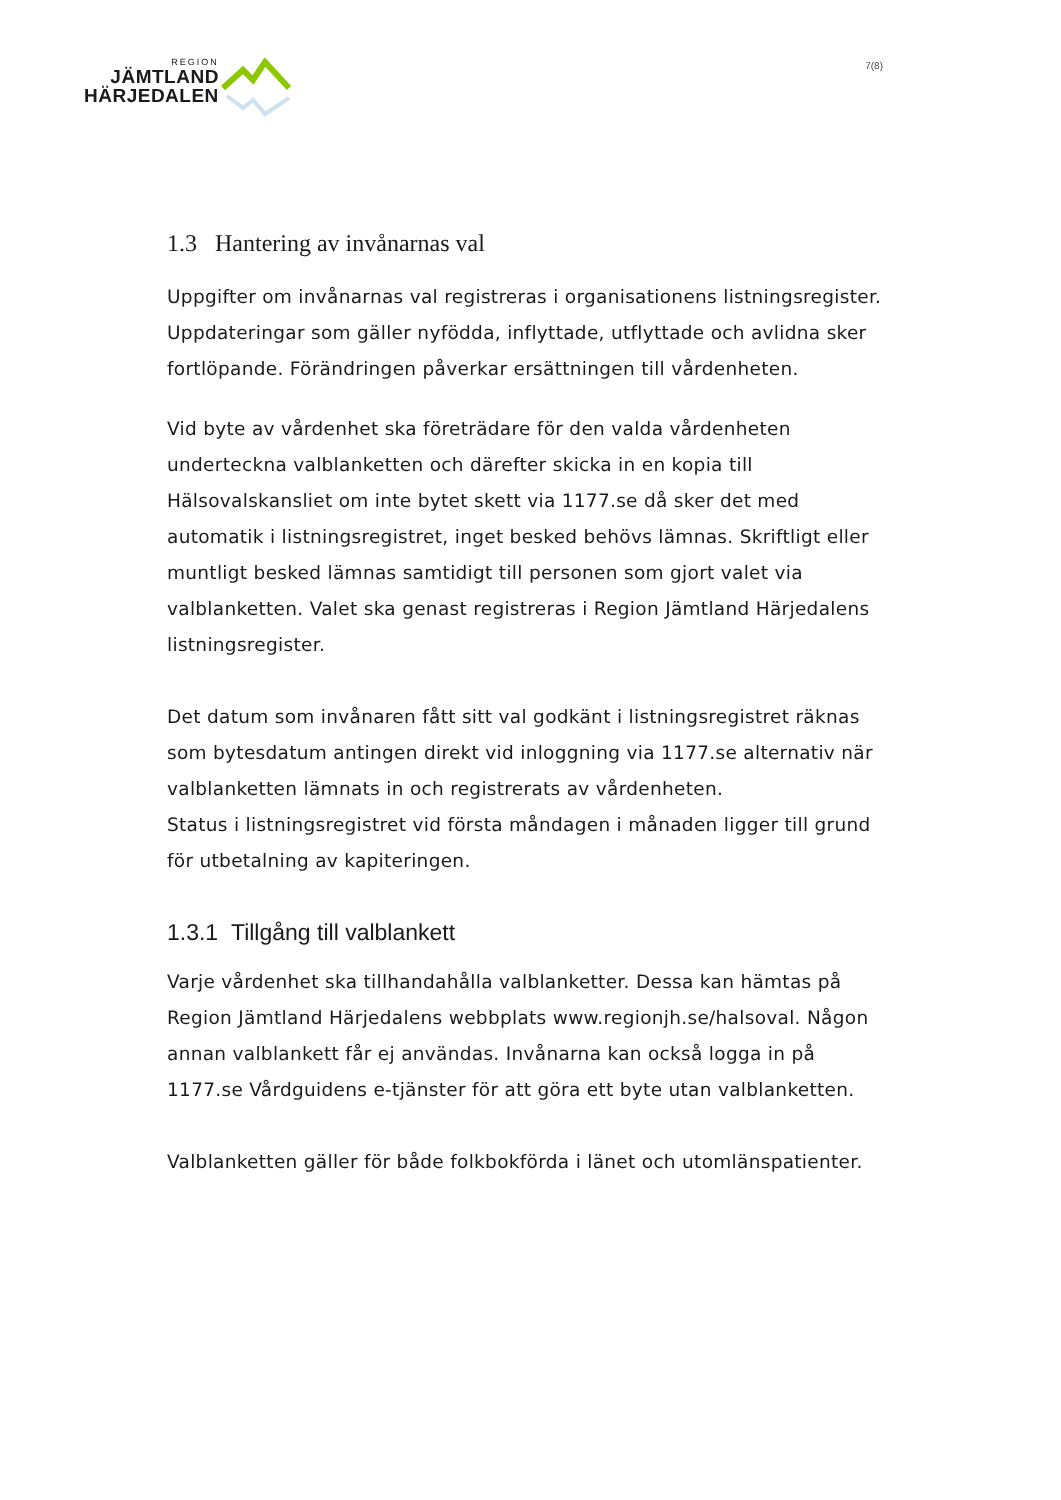REGION
JÄMTLAND
HÄRJEDALEN
7(8)
1.3 Hantering av invånarnas val
Uppgifter om invånarnas val registreras i organisationens listningsregister. Uppdateringar som gäller nyfödda, inflyttade, utflyttade och avlidna sker fortlöpande. Förändringen påverkar ersättningen till vårdenheten.
Vid byte av vårdenhet ska företrädare för den valda vårdenheten underteckna valblanketten och därefter skicka in en kopia till Hälsovalskansliet om inte bytet skett via 1177.se då sker det med automatik i listningsregistret, inget besked behövs lämnas. Skriftligt eller muntligt besked lämnas samtidigt till personen som gjort valet via valblanketten. Valet ska genast registreras i Region Jämtland Härjedalens listningsregister.
Det datum som invånaren fått sitt val godkänt i listningsregistret räknas som bytesdatum antingen direkt vid inloggning via 1177.se alternativ när valblanketten lämnats in och registrerats av vårdenheten.
Status i listningsregistret vid första måndagen i månaden ligger till grund för utbetalning av kapiteringen.
1.3.1 Tillgång till valblankett
Varje vårdenhet ska tillhandahålla valblanketter. Dessa kan hämtas på Region Jämtland Härjedalens webbplats www.regionjh.se/halsoval. Någon annan valblankett får ej användas. Invånarna kan också logga in på 1177.se Vårdguidens e-tjänster för att göra ett byte utan valblanketten.
Valblanketten gäller för både folkbokförda i länet och utomlänspatienter.